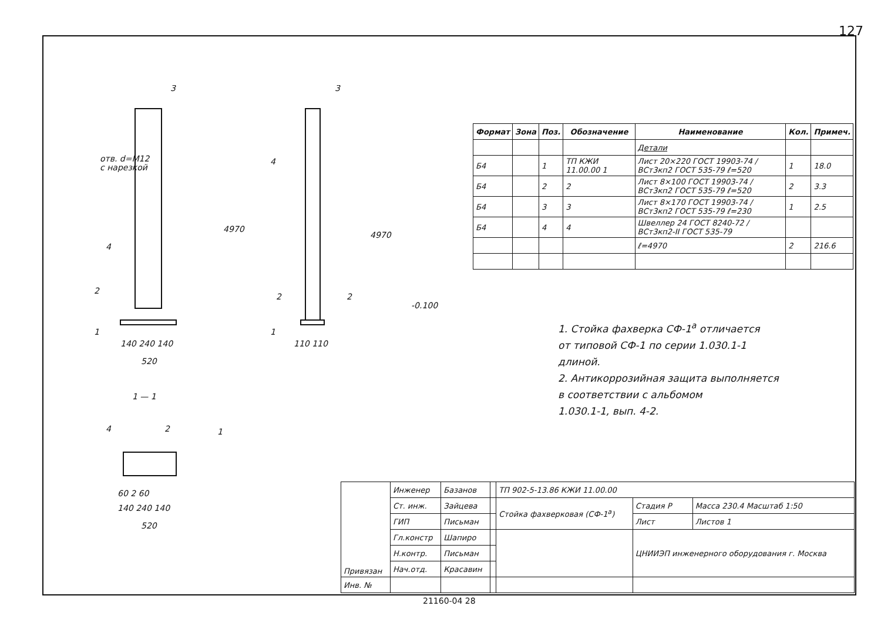127
3
3
отв. d=M12
с нарезкой
4
4
4970
4970
2
2
2
1
1
140 240 140
520
110 110
1 — 1
4
2
1
60 2 60
140 240 140
520
-0.100
| Формат | Зона | Поз. | Обозначение | Наименование | Кол. | Примеч. |
| --- | --- | --- | --- | --- | --- | --- |
| | | | | Детали | | |
| Б4 | | 1 | ТП КЖИ 11.00.00 1 | Лист 20×220 ГОСТ 19903-74 / ВСт3кп2 ГОСТ 535-79 ℓ=520 | 1 | 18.0 |
| Б4 | | 2 | 2 | Лист 8×100 ГОСТ 19903-74 / ВСт3кп2 ГОСТ 535-79 ℓ=520 | 2 | 3.3 |
| Б4 | | 3 | 3 | Лист 8×170 ГОСТ 19903-74 / ВСт3кп2 ГОСТ 535-79 ℓ=230 | 1 | 2.5 |
| Б4 | | 4 | 4 | Швеллер 24 ГОСТ 8240-72 / ВСт3кп2-II ГОСТ 535-79 | | |
| | | | | ℓ=4970 | 2 | 216.6 |
1. Стойка фахверка СФ-1<sup>а</sup> отличается
от типовой СФ-1 по серии 1.030.1-1
длиной.
2. Антикоррозийная защита выполняется
в соответствии с альбомом
1.030.1-1, вып. 4-2.
| Привязан | Инженер | Базанов | | ТП 902-5-13.86 КЖИ 11.00.00 | | |
| | Ст. инж. | Зайцева | | Стойка фахверковая (СФ-1<sup>а</sup>) | Стадия Р | Масса 230.4 Масштаб 1:50 |
| | ГИП | Письман | | | Лист | Листов 1 |
| | Гл.констр | Шапиро | | | ЦНИИЭП инженерного оборудования г. Москва | |
| | Н.контр. | Письман | | | | |
| | Нач.отд. | Красавин | | | | |
| Инв. № | | | | | | |
21160-04 28